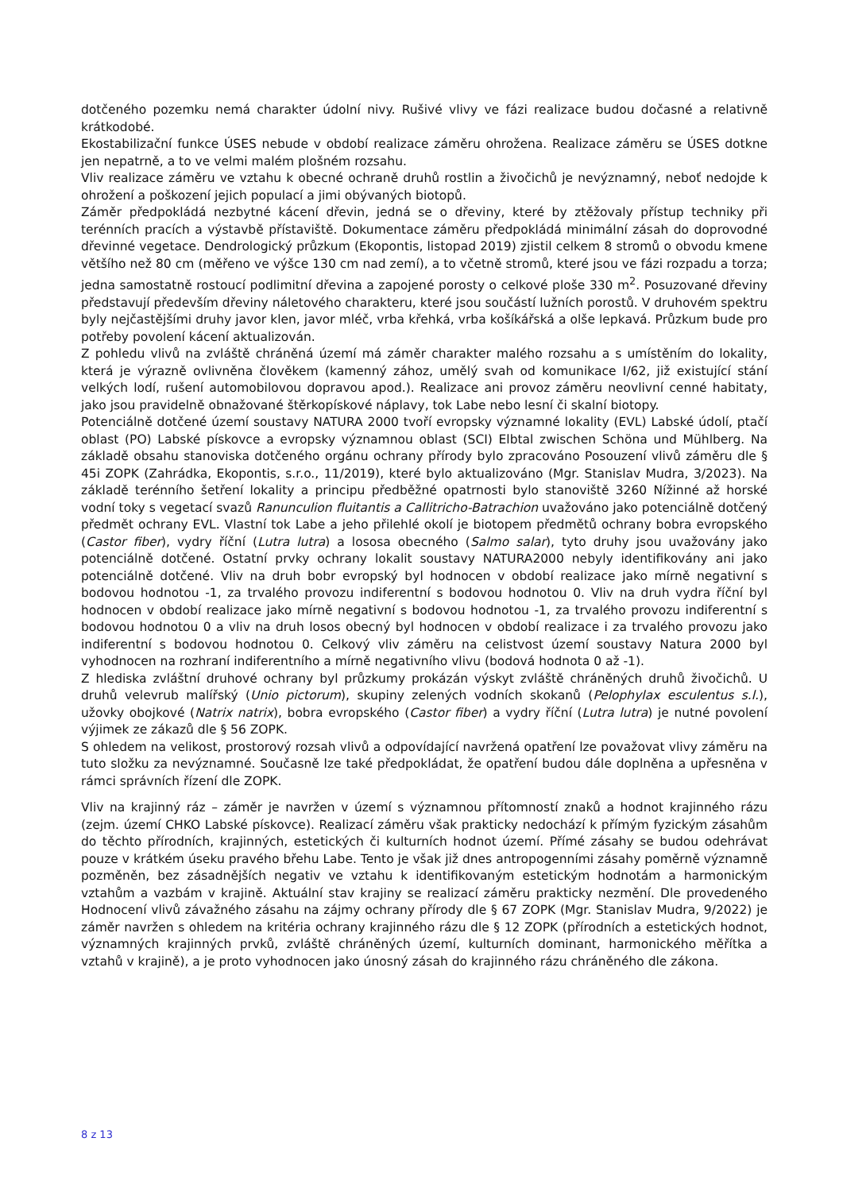dotčeného pozemku nemá charakter údolní nivy. Rušivé vlivy ve fázi realizace budou dočasné a relativně krátkodobé.
Ekostabilizační funkce ÚSES nebude v období realizace záměru ohrožena. Realizace záměru se ÚSES dotkne jen nepatrně, a to ve velmi malém plošném rozsahu.
Vliv realizace záměru ve vztahu k obecné ochraně druhů rostlin a živočichů je nevýznamný, neboť nedojde k ohrožení a poškození jejich populací a jimi obývaných biotopů.
Záměr předpokládá nezbytné kácení dřevin, jedná se o dřeviny, které by ztěžovaly přístup techniky při terénních pracích a výstavbě přístaviště. Dokumentace záměru předpokládá minimální zásah do doprovodné dřevinné vegetace. Dendrologický průzkum (Ekopontis, listopad 2019) zjistil celkem 8 stromů o obvodu kmene většího než 80 cm (měřeno ve výšce 130 cm nad zemí), a to včetně stromů, které jsou ve fázi rozpadu a torza; jedna samostatně rostoucí podlimitní dřevina a zapojené porosty o celkové ploše 330 m<sup>2</sup>. Posuzované dřeviny představují především dřeviny náletového charakteru, které jsou součástí lužních porostů. V druhovém spektru byly nejčastějšími druhy javor klen, javor mléč, vrba křehká, vrba košíkářská a olše lepkavá. Průzkum bude pro potřeby povolení kácení aktualizován.
Z pohledu vlivů na zvláště chráněná území má záměr charakter malého rozsahu a s umístěním do lokality, která je výrazně ovlivněna člověkem (kamenný zához, umělý svah od komunikace I/62, již existující stání velkých lodí, rušení automobilovou dopravou apod.). Realizace ani provoz záměru neovlivní cenné habitaty, jako jsou pravidelně obnažované štěrkopískové náplavy, tok Labe nebo lesní či skalní biotopy.
Potenciálně dotčené území soustavy NATURA 2000 tvoří evropsky významné lokality (EVL) Labské údolí, ptačí oblast (PO) Labské pískovce a evropsky významnou oblast (SCI) Elbtal zwischen Schöna und Mühlberg. Na základě obsahu stanoviska dotčeného orgánu ochrany přírody bylo zpracováno Posouzení vlivů záměru dle § 45i ZOPK (Zahrádka, Ekopontis, s.r.o., 11/2019), které bylo aktualizováno (Mgr. Stanislav Mudra, 3/2023). Na základě terénního šetření lokality a principu předběžné opatrnosti bylo stanoviště 3260 Nížinné až horské vodní toky s vegetací svazů Ranunculion fluitantis a Callitricho-Batrachion uvažováno jako potenciálně dotčený předmět ochrany EVL. Vlastní tok Labe a jeho přilehlé okolí je biotopem předmětů ochrany bobra evropského (Castor fiber), vydry říční (Lutra lutra) a lososa obecného (Salmo salar), tyto druhy jsou uvažovány jako potenciálně dotčené. Ostatní prvky ochrany lokalit soustavy NATURA2000 nebyly identifikovány ani jako potenciálně dotčené. Vliv na druh bobr evropský byl hodnocen v období realizace jako mírně negativní s bodovou hodnotou -1, za trvalého provozu indiferentní s bodovou hodnotou 0. Vliv na druh vydra říční byl hodnocen v období realizace jako mírně negativní s bodovou hodnotou -1, za trvalého provozu indiferentní s bodovou hodnotou 0 a vliv na druh losos obecný byl hodnocen v období realizace i za trvalého provozu jako indiferentní s bodovou hodnotou 0. Celkový vliv záměru na celistvost území soustavy Natura 2000 byl vyhodnocen na rozhraní indiferentního a mírně negativního vlivu (bodová hodnota 0 až -1).
Z hlediska zvláštní druhové ochrany byl průzkumy prokázán výskyt zvláště chráněných druhů živočichů. U druhů velevrub malířský (Unio pictorum), skupiny zelených vodních skokanů (Pelophylax esculentus s.l.), užovky obojkové (Natrix natrix), bobra evropského (Castor fiber) a vydry říční (Lutra lutra) je nutné povolení výjimek ze zákazů dle § 56 ZOPK.
S ohledem na velikost, prostorový rozsah vlivů a odpovídající navržená opatření lze považovat vlivy záměru na tuto složku za nevýznamné. Současně lze také předpokládat, že opatření budou dále doplněna a upřesněna v rámci správních řízení dle ZOPK.
Vliv na krajinný ráz – záměr je navržen v území s významnou přítomností znaků a hodnot krajinného rázu (zejm. území CHKO Labské pískovce). Realizací záměru však prakticky nedochází k přímým fyzickým zásahům do těchto přírodních, krajinných, estetických či kulturních hodnot území. Přímé zásahy se budou odehrávat pouze v krátkém úseku pravého břehu Labe. Tento je však již dnes antropogenními zásahy poměrně významně pozměněn, bez zásadnějších negativ ve vztahu k identifikovaným estetickým hodnotám a harmonickým vztahům a vazbám v krajině. Aktuální stav krajiny se realizací záměru prakticky nezmění. Dle provedeného Hodnocení vlivů závažného zásahu na zájmy ochrany přírody dle § 67 ZOPK (Mgr. Stanislav Mudra, 9/2022) je záměr navržen s ohledem na kritéria ochrany krajinného rázu dle § 12 ZOPK (přírodních a estetických hodnot, významných krajinných prvků, zvláště chráněných území, kulturních dominant, harmonického měřítka a vztahů v krajině), a je proto vyhodnocen jako únosný zásah do krajinného rázu chráněného dle zákona.
8 z 13